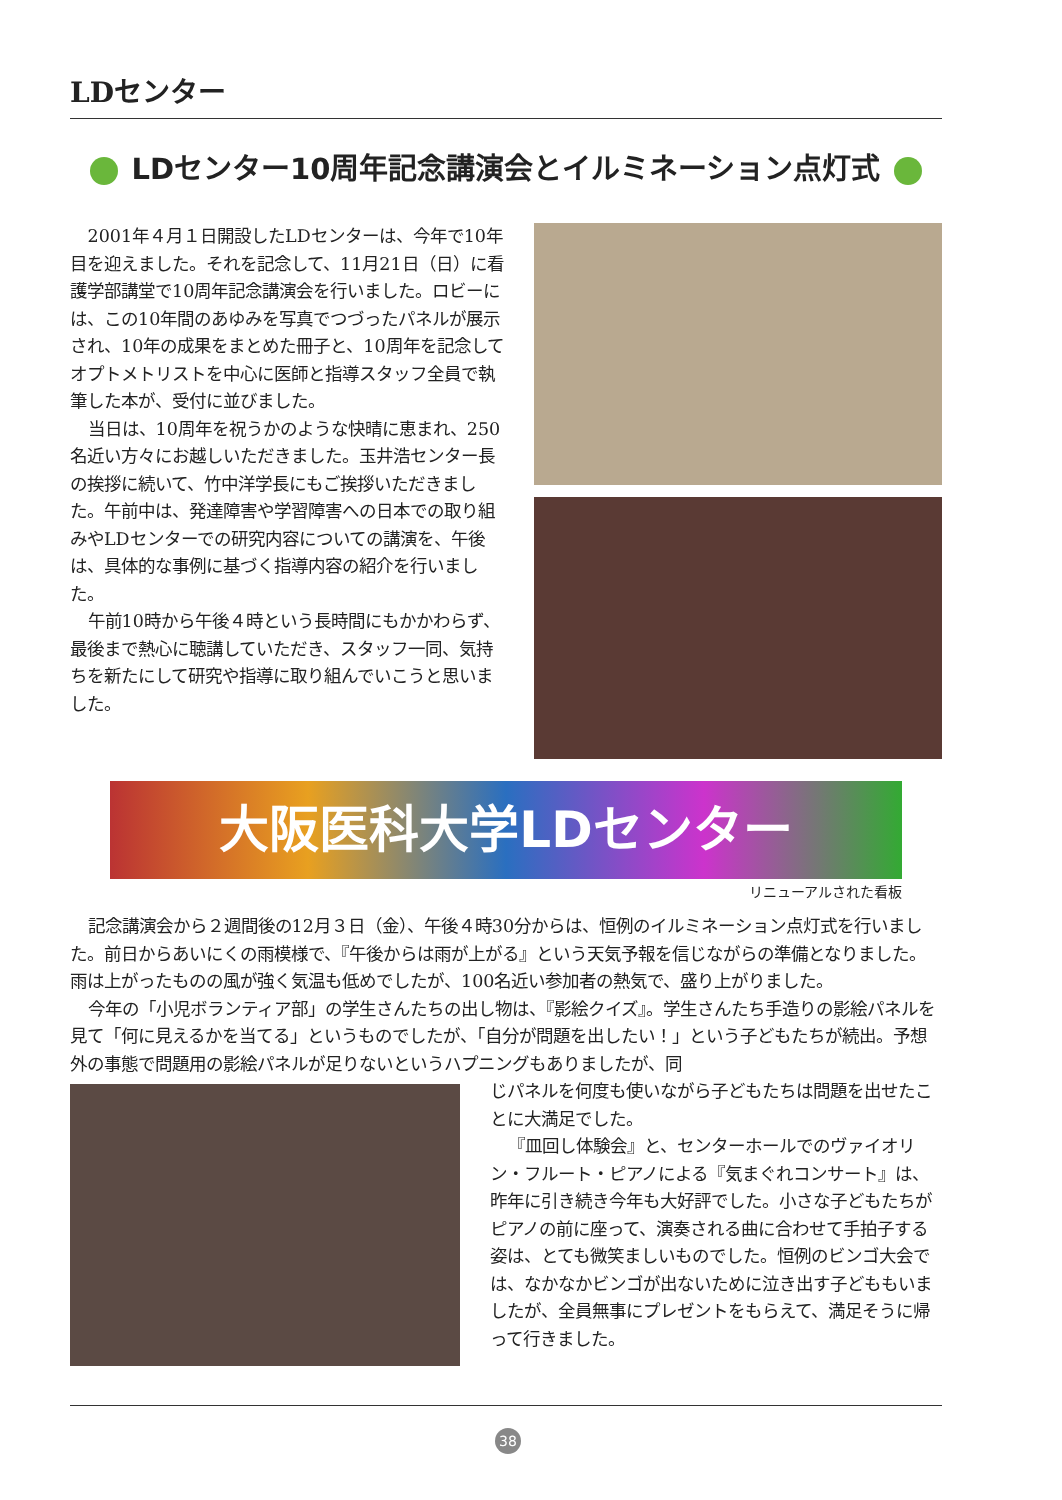LDセンター
LDセンター10周年記念講演会とイルミネーション点灯式
2001年４月１日開設したLDセンターは、今年で10年目を迎えました。それを記念して、11月21日（日）に看護学部講堂で10周年記念講演会を行いました。ロビーには、この10年間のあゆみを写真でつづったパネルが展示され、10年の成果をまとめた冊子と、10周年を記念してオプトメトリストを中心に医師と指導スタッフ全員で執筆した本が、受付に並びました。
当日は、10周年を祝うかのような快晴に恵まれ、250名近い方々にお越しいただきました。玉井浩センター長の挨拶に続いて、竹中洋学長にもご挨拶いただきました。午前中は、発達障害や学習障害への日本での取り組みやLDセンターでの研究内容についての講演を、午後は、具体的な事例に基づく指導内容の紹介を行いました。
午前10時から午後４時という長時間にもかかわらず、最後まで熱心に聴講していただき、スタッフ一同、気持ちを新たにして研究や指導に取り組んでいこうと思いました。
大阪医科大学LDセンター
リニューアルされた看板
記念講演会から２週間後の12月３日（金）、午後４時30分からは、恒例のイルミネーション点灯式を行いました。前日からあいにくの雨模様で、『午後からは雨が上がる』という天気予報を信じながらの準備となりました。雨は上がったものの風が強く気温も低めでしたが、100名近い参加者の熱気で、盛り上がりました。
今年の「小児ボランティア部」の学生さんたちの出し物は、『影絵クイズ』。学生さんたち手造りの影絵パネルを見て「何に見えるかを当てる」というものでしたが、「自分が問題を出したい！」という子どもたちが続出。予想外の事態で問題用の影絵パネルが足りないというハプニングもありましたが、同
じパネルを何度も使いながら子どもたちは問題を出せたことに大満足でした。
『皿回し体験会』と、センターホールでのヴァイオリン・フルート・ピアノによる『気まぐれコンサート』は、昨年に引き続き今年も大好評でした。小さな子どもたちがピアノの前に座って、演奏される曲に合わせて手拍子する姿は、とても微笑ましいものでした。恒例のビンゴ大会では、なかなかビンゴが出ないために泣き出す子どももいましたが、全員無事にプレゼントをもらえて、満足そうに帰って行きました。
38